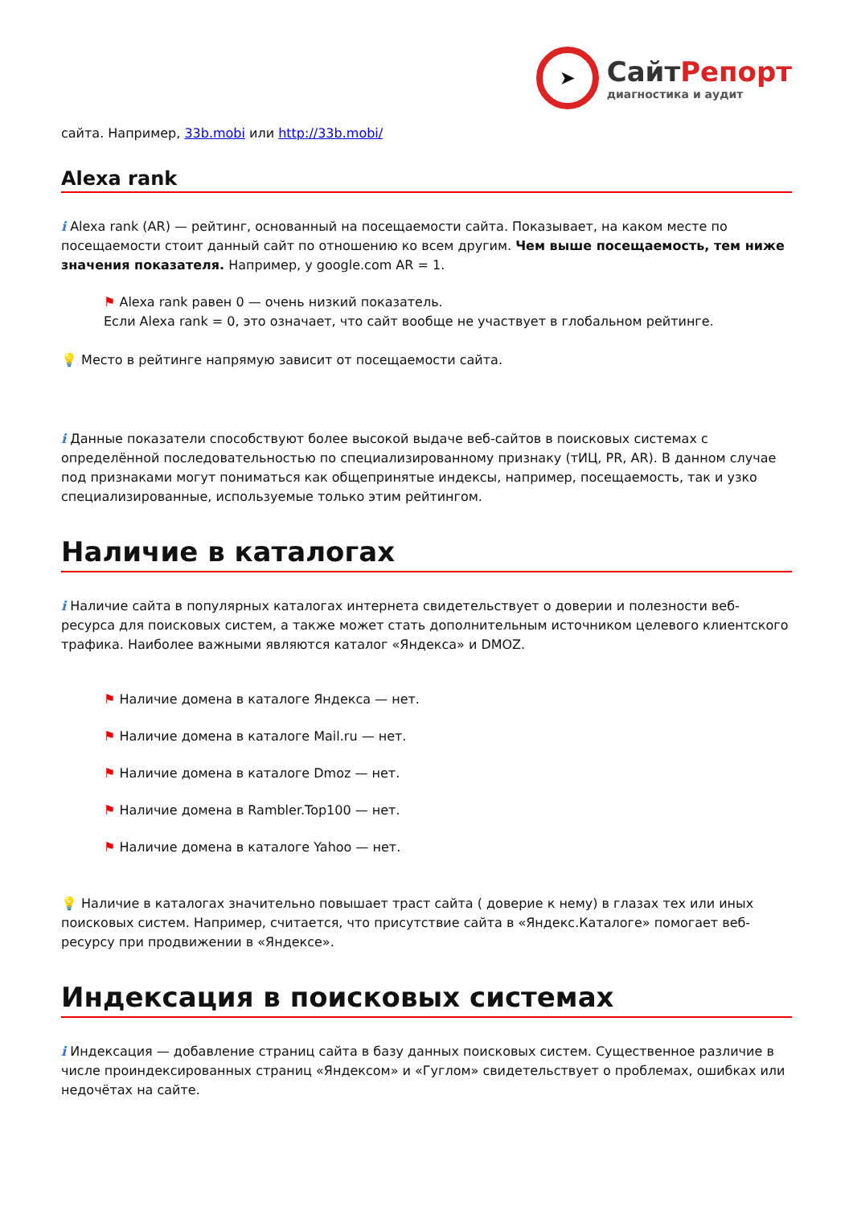➤
СайтРепорт
диагностика и аудит
сайта. Например, 33b.mobi или http://33b.mobi/
Alexa rank
i Alexa rank (AR) — рейтинг, основанный на посещаемости сайта. Показывает, на каком месте по посещаемости стоит данный сайт по отношению ко всем другим. Чем выше посещаемость, тем ниже значения показателя. Например, у google.com AR = 1.
⚑ Alexa rank равен 0 — очень низкий показатель.
Если Alexa rank = 0, это означает, что сайт вообще не участвует в глобальном рейтинге.
💡 Место в рейтинге напрямую зависит от посещаемости сайта.
i Данные показатели способствуют более высокой выдаче веб-сайтов в поисковых системах с определённой последовательностью по специализированному признаку (тИЦ, PR, AR). В данном случае под признаками могут пониматься как общепринятые индексы, например, посещаемость, так и узко специализированные, используемые только этим рейтингом.
Наличие в каталогах
i Наличие сайта в популярных каталогах интернета свидетельствует о доверии и полезности веб-ресурса для поисковых систем, а также может стать дополнительным источником целевого клиентского трафика. Наиболее важными являются каталог «Яндекса» и DMOZ.
⚑ Наличие домена в каталоге Яндекса — нет.
⚑ Наличие домена в каталоге Mail.ru — нет.
⚑ Наличие домена в каталоге Dmoz — нет.
⚑ Наличие домена в Rambler.Top100 — нет.
⚑ Наличие домена в каталоге Yahoo — нет.
💡 Наличие в каталогах значительно повышает траст сайта ( доверие к нему) в глазах тех или иных поисковых систем. Например, считается, что присутствие сайта в «Яндекс.Каталоге» помогает веб-ресурсу при продвижении в «Яндексе».
Индексация в поисковых системах
i Индексация — добавление страниц сайта в базу данных поисковых систем. Существенное различие в числе проиндексированных страниц «Яндексом» и «Гуглом» свидетельствует о проблемах, ошибках или недочётах на сайте.